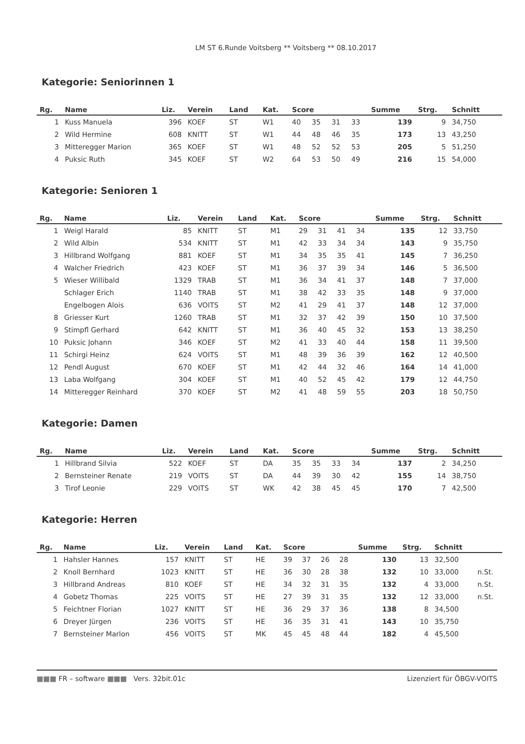LM ST 6.Runde Voitsberg ** Voitsberg ** 08.10.2017
Kategorie: Seniorinnen 1
| Rg. | Name | Liz. | Verein | Land | Kat. | Score | | | | Summe | Strg. | Schnitt | |
| --- | --- | --- | --- | --- | --- | --- | --- | --- | --- | --- | --- | --- | --- |
| 1 | Kuss Manuela | 396 | KOEF | ST | W1 | 40 | 35 | 31 | 33 | 139 | 9 | 34,750 | |
| 2 | Wild Hermine | 608 | KNITT | ST | W1 | 44 | 48 | 46 | 35 | 173 | 13 | 43,250 | |
| 3 | Mitteregger Marion | 365 | KOEF | ST | W1 | 48 | 52 | 52 | 53 | 205 | 5 | 51,250 | |
| 4 | Puksic Ruth | 345 | KOEF | ST | W2 | 64 | 53 | 50 | 49 | 216 | 15 | 54,000 | |
Kategorie: Senioren 1
| Rg. | Name | Liz. | Verein | Land | Kat. | Score | | | | Summe | Strg. | Schnitt | |
| --- | --- | --- | --- | --- | --- | --- | --- | --- | --- | --- | --- | --- | --- |
| 1 | Weigl Harald | 85 | KNITT | ST | M1 | 29 | 31 | 41 | 34 | 135 | 12 | 33,750 | |
| 2 | Wild Albin | 534 | KNITT | ST | M1 | 42 | 33 | 34 | 34 | 143 | 9 | 35,750 | |
| 3 | Hillbrand Wolfgang | 881 | KOEF | ST | M1 | 34 | 35 | 35 | 41 | 145 | 7 | 36,250 | |
| 4 | Walcher Friedrich | 423 | KOEF | ST | M1 | 36 | 37 | 39 | 34 | 146 | 5 | 36,500 | |
| 5 | Wieser Willibald | 1329 | TRAB | ST | M1 | 36 | 34 | 41 | 37 | 148 | 7 | 37,000 | |
| | Schlager Erich | 1140 | TRAB | ST | M1 | 38 | 42 | 33 | 35 | 148 | 9 | 37,000 | |
| | Engelbogen Alois | 636 | VOITS | ST | M2 | 41 | 29 | 41 | 37 | 148 | 12 | 37,000 | |
| 8 | Griesser Kurt | 1260 | TRAB | ST | M1 | 32 | 37 | 42 | 39 | 150 | 10 | 37,500 | |
| 9 | Stimpfl Gerhard | 642 | KNITT | ST | M1 | 36 | 40 | 45 | 32 | 153 | 13 | 38,250 | |
| 10 | Puksic Johann | 346 | KOEF | ST | M2 | 41 | 33 | 40 | 44 | 158 | 11 | 39,500 | |
| 11 | Schirgi Heinz | 624 | VOITS | ST | M1 | 48 | 39 | 36 | 39 | 162 | 12 | 40,500 | |
| 12 | Pendl August | 670 | KOEF | ST | M1 | 42 | 44 | 32 | 46 | 164 | 14 | 41,000 | |
| 13 | Laba Wolfgang | 304 | KOEF | ST | M1 | 40 | 52 | 45 | 42 | 179 | 12 | 44,750 | |
| 14 | Mitteregger Reinhard | 370 | KOEF | ST | M2 | 41 | 48 | 59 | 55 | 203 | 18 | 50,750 | |
Kategorie: Damen
| Rg. | Name | Liz. | Verein | Land | Kat. | Score | | | | Summe | Strg. | Schnitt | |
| --- | --- | --- | --- | --- | --- | --- | --- | --- | --- | --- | --- | --- | --- |
| 1 | Hillbrand Silvia | 522 | KOEF | ST | DA | 35 | 35 | 33 | 34 | 137 | 2 | 34,250 | |
| 2 | Bernsteiner Renate | 219 | VOITS | ST | DA | 44 | 39 | 30 | 42 | 155 | 14 | 38,750 | |
| 3 | Tirof Leonie | 229 | VOITS | ST | WK | 42 | 38 | 45 | 45 | 170 | 7 | 42,500 | |
Kategorie: Herren
| Rg. | Name | Liz. | Verein | Land | Kat. | Score | | | | Summe | Strg. | Schnitt | |
| --- | --- | --- | --- | --- | --- | --- | --- | --- | --- | --- | --- | --- | --- |
| 1 | Hahsler Hannes | 157 | KNITT | ST | HE | 39 | 37 | 26 | 28 | 130 | 13 | 32,500 | |
| 2 | Knoll Bernhard | 1023 | KNITT | ST | HE | 36 | 30 | 28 | 38 | 132 | 10 | 33,000 | n.St. |
| 3 | Hillbrand Andreas | 810 | KOEF | ST | HE | 34 | 32 | 31 | 35 | 132 | 4 | 33,000 | n.St. |
| 4 | Gobetz Thomas | 225 | VOITS | ST | HE | 27 | 39 | 31 | 35 | 132 | 12 | 33,000 | n.St. |
| 5 | Feichtner Florian | 1027 | KNITT | ST | HE | 36 | 29 | 37 | 36 | 138 | 8 | 34,500 | |
| 6 | Dreyer Jürgen | 236 | VOITS | ST | HE | 36 | 35 | 31 | 41 | 143 | 10 | 35,750 | |
| 7 | Bernsteiner Marlon | 456 | VOITS | ST | MK | 45 | 45 | 48 | 44 | 182 | 4 | 45,500 | |
▦▦▦ FR – software ▦▦▦ Vers. 32bit.01c Lizenziert für ÖBGV-VOITS